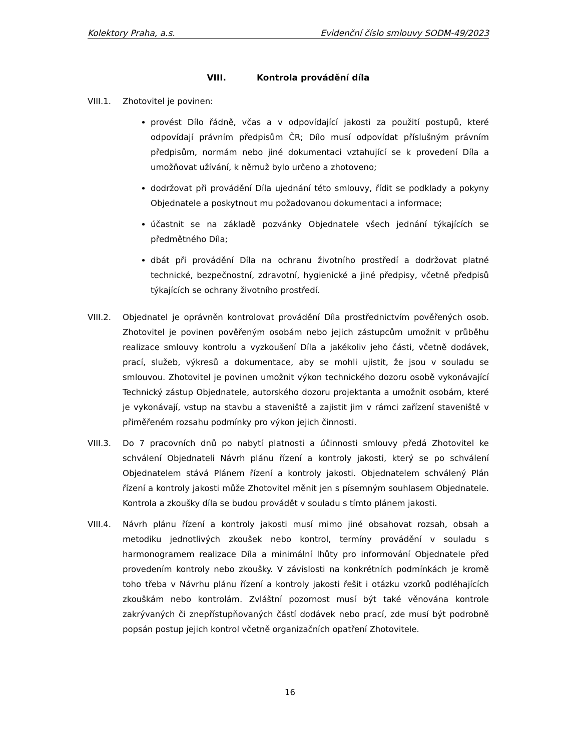Kolektory Praha, a.s. Evidenční číslo smlouvy SODM-49/2023
VIII. Kontrola provádění díla
VIII.1. Zhotovitel je povinen:
provést Dílo řádně, včas a v odpovídající jakosti za použití postupů, které odpovídají právním předpisům ČR; Dílo musí odpovídat příslušným právním předpisům, normám nebo jiné dokumentaci vztahující se k provedení Díla a umožňovat užívání, k němuž bylo určeno a zhotoveno;
dodržovat při provádění Díla ujednání této smlouvy, řídit se podklady a pokyny Objednatele a poskytnout mu požadovanou dokumentaci a informace;
účastnit se na základě pozvánky Objednatele všech jednání týkajících se předmětného Díla;
dbát při provádění Díla na ochranu životního prostředí a dodržovat platné technické, bezpečnostní, zdravotní, hygienické a jiné předpisy, včetně předpisů týkajících se ochrany životního prostředí.
VIII.2. Objednatel je oprávněn kontrolovat provádění Díla prostřednictvím pověřených osob. Zhotovitel je povinen pověřeným osobám nebo jejich zástupcům umožnit v průběhu realizace smlouvy kontrolu a vyzkoušení Díla a jakékoliv jeho části, včetně dodávek, prací, služeb, výkresů a dokumentace, aby se mohli ujistit, že jsou v souladu se smlouvou. Zhotovitel je povinen umožnit výkon technického dozoru osobě vykonávající Technický zástup Objednatele, autorského dozoru projektanta a umožnit osobám, které je vykonávají, vstup na stavbu a staveniště a zajistit jim v rámci zařízení staveniště v přiměřeném rozsahu podmínky pro výkon jejich činnosti.
VIII.3. Do 7 pracovních dnů po nabytí platnosti a účinnosti smlouvy předá Zhotovitel ke schválení Objednateli Návrh plánu řízení a kontroly jakosti, který se po schválení Objednatelem stává Plánem řízení a kontroly jakosti. Objednatelem schválený Plán řízení a kontroly jakosti může Zhotovitel měnit jen s písemným souhlasem Objednatele. Kontrola a zkoušky díla se budou provádět v souladu s tímto plánem jakosti.
VIII.4. Návrh plánu řízení a kontroly jakosti musí mimo jiné obsahovat rozsah, obsah a metodiku jednotlivých zkoušek nebo kontrol, termíny provádění v souladu s harmonogramem realizace Díla a minimální lhůty pro informování Objednatele před provedením kontroly nebo zkoušky. V závislosti na konkrétních podmínkách je kromě toho třeba v Návrhu plánu řízení a kontroly jakosti řešit i otázku vzorků podléhajících zkouškám nebo kontrolám. Zvláštní pozornost musí být také věnována kontrole zakrývaných či znepřístupňovaných částí dodávek nebo prací, zde musí být podrobně popsán postup jejich kontrol včetně organizačních opatření Zhotovitele.
16